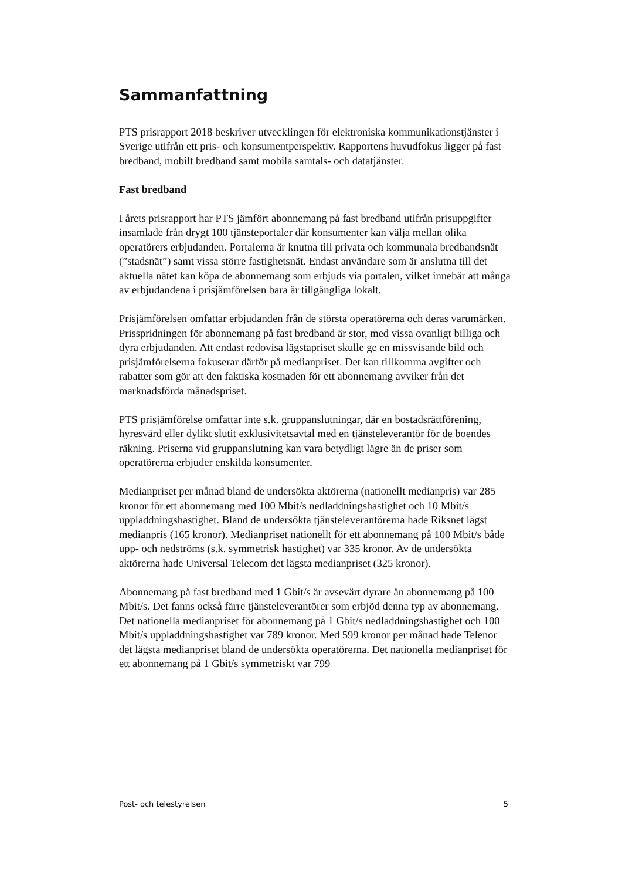Sammanfattning
PTS prisrapport 2018 beskriver utvecklingen för elektroniska kommunikationstjänster i Sverige utifrån ett pris- och konsumentperspektiv. Rapportens huvudfokus ligger på fast bredband, mobilt bredband samt mobila samtals- och datatjänster.
Fast bredband
I årets prisrapport har PTS jämfört abonnemang på fast bredband utifrån prisuppgifter insamlade från drygt 100 tjänsteportaler där konsumenter kan välja mellan olika operatörers erbjudanden. Portalerna är knutna till privata och kommunala bredbandsnät (”stadsnät”) samt vissa större fastighetsnät. Endast användare som är anslutna till det aktuella nätet kan köpa de abonnemang som erbjuds via portalen, vilket innebär att många av erbjudandena i prisjämförelsen bara är tillgängliga lokalt.
Prisjämförelsen omfattar erbjudanden från de största operatörerna och deras varumärken. Prisspridningen för abonnemang på fast bredband är stor, med vissa ovanligt billiga och dyra erbjudanden. Att endast redovisa lägstapriset skulle ge en missvisande bild och prisjämförelserna fokuserar därför på medianpriset. Det kan tillkomma avgifter och rabatter som gör att den faktiska kostnaden för ett abonnemang avviker från det marknadsförda månadspriset.
PTS prisjämförelse omfattar inte s.k. gruppanslutningar, där en bostadsrättförening, hyresvärd eller dylikt slutit exklusivitetsavtal med en tjänsteleverantör för de boendes räkning. Priserna vid gruppanslutning kan vara betydligt lägre än de priser som operatörerna erbjuder enskilda konsumenter.
Medianpriset per månad bland de undersökta aktörerna (nationellt medianpris) var 285 kronor för ett abonnemang med 100 Mbit/s nedladdningshastighet och 10 Mbit/s uppladdningshastighet. Bland de undersökta tjänsteleverantörerna hade Riksnet lägst medianpris (165 kronor). Medianpriset nationellt för ett abonnemang på 100 Mbit/s både upp- och nedströms (s.k. symmetrisk hastighet) var 335 kronor. Av de undersökta aktörerna hade Universal Telecom det lägsta medianpriset (325 kronor).
Abonnemang på fast bredband med 1 Gbit/s är avsevärt dyrare än abonnemang på 100 Mbit/s. Det fanns också färre tjänsteleverantörer som erbjöd denna typ av abonnemang. Det nationella medianpriset för abonnemang på 1 Gbit/s nedladdningshastighet och 100 Mbit/s uppladdningshastighet var 789 kronor. Med 599 kronor per månad hade Telenor det lägsta medianpriset bland de undersökta operatörerna. Det nationella medianpriset för ett abonnemang på 1 Gbit/s symmetriskt var 799
Post- och telestyrelsen 5